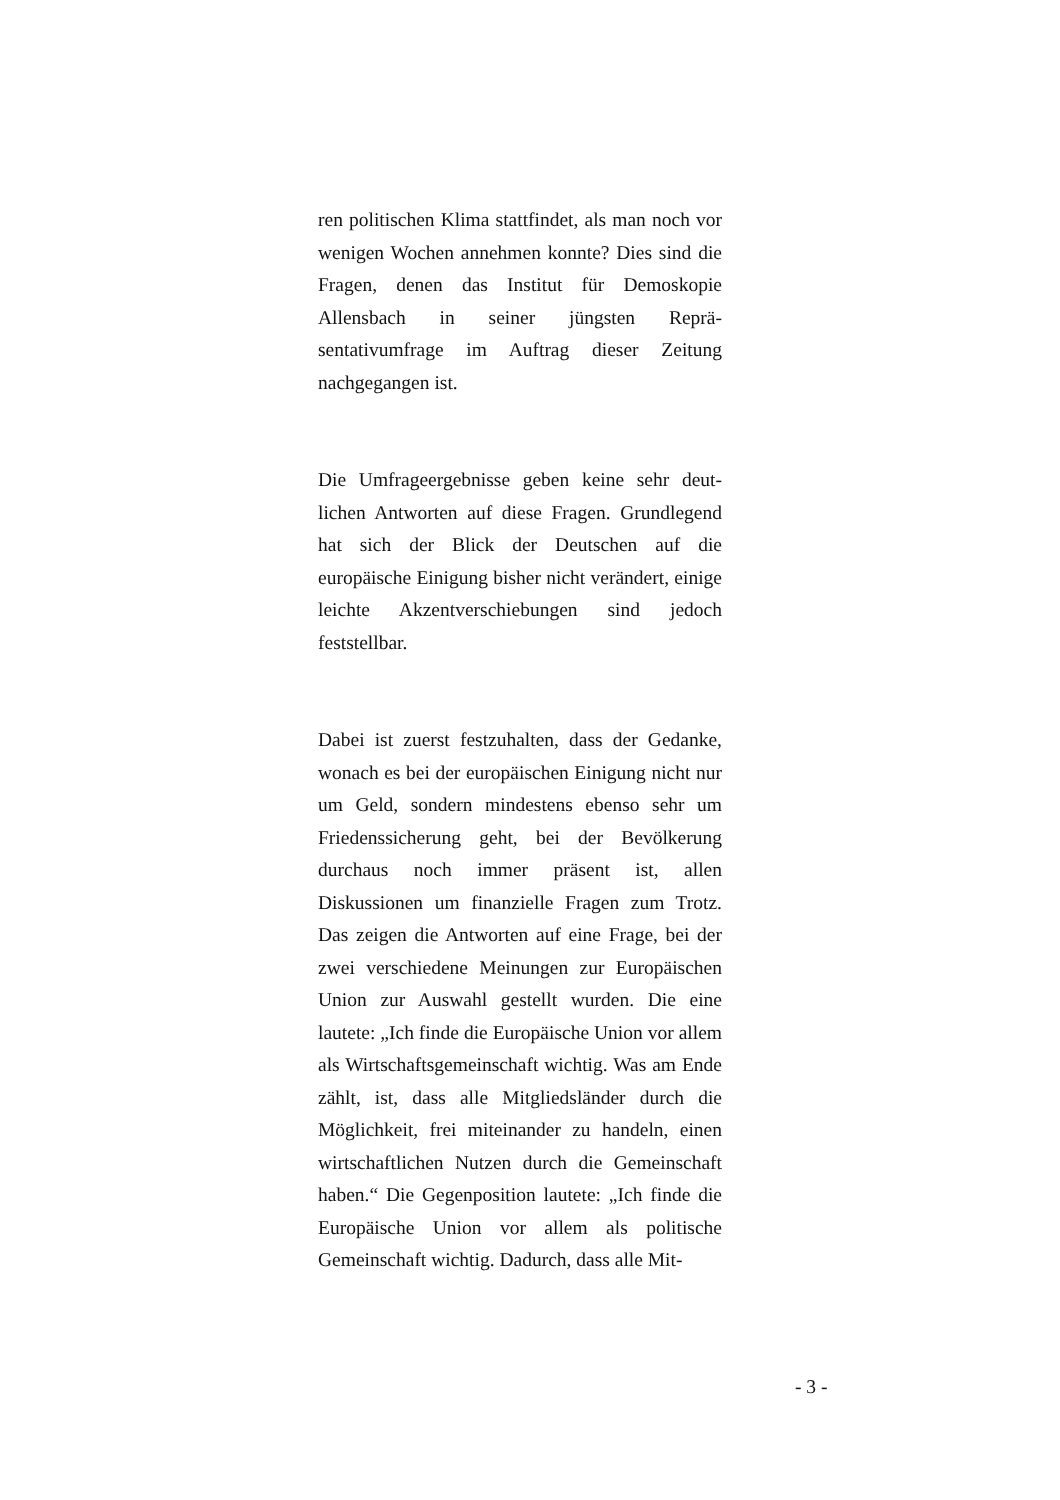ren politischen Klima stattfindet, als man noch vor wenigen Wochen annehmen konnte? Dies sind die Fragen, denen das Institut für Demo­skopie Allensbach in seiner jüngsten Reprä­sentativumfrage im Auftrag dieser Zeitung nachgegangen ist.
Die Umfrageergebnisse geben keine sehr deut­lichen Antworten auf diese Fragen. Grundle­gend hat sich der Blick der Deutschen auf die europäische Einigung bisher nicht verändert, einige leichte Akzentverschiebungen sind je­doch feststellbar.
Dabei ist zuerst festzuhalten, dass der Gedan­ke, wonach es bei der europäischen Einigung nicht nur um Geld, sondern mindestens ebenso sehr um Friedenssicherung geht, bei der Be­völkerung durchaus noch immer präsent ist, allen Diskussionen um finanzielle Fragen zum Trotz. Das zeigen die Antworten auf eine Fra­ge, bei der zwei verschiedene Meinungen zur Europäischen Union zur Auswahl gestellt wurden. Die eine lautete: „Ich finde die Euro­päische Union vor allem als Wirtschaftsge­meinschaft wichtig. Was am Ende zählt, ist, dass alle Mitgliedsländer durch die Möglich­keit, frei miteinander zu handeln, einen wirt­schaftlichen Nutzen durch die Gemeinschaft haben.“ Die Gegenposition lautete: „Ich finde die Europäische Union vor allem als politische Gemeinschaft wichtig. Dadurch, dass alle Mit-
- 3 -